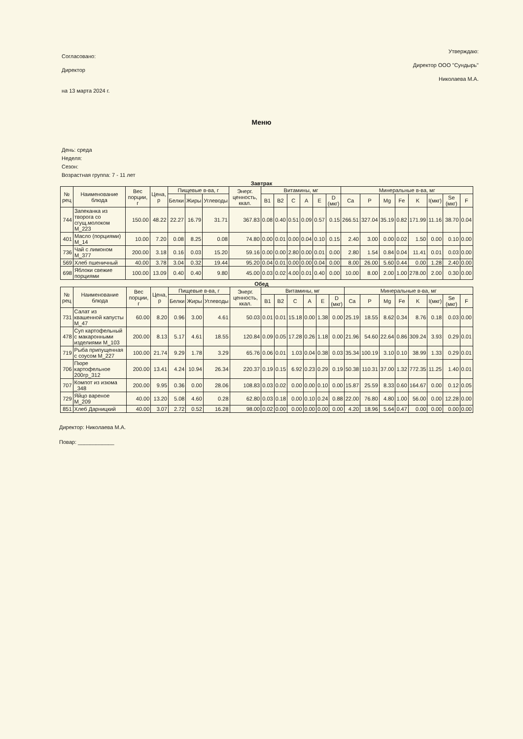Согласовано:
Директор
на 13 марта 2024 г.
Утверждаю:
Директор ООО "Сундырь"
Николаева М.А.
Меню
День: среда
Неделя:
Сезон:
Возрастная группа: 7 - 11 лет
Завтрак
| № рец | Наименование блюда | Вес порции, г | Цена, р | Пищевые в-ва, г | | | Энерг. ценность, ккал. | Витамины, мг | | | | | | Минеральные в-ва, мг | | | | | | | |
| --- | --- | --- | --- | --- | --- | --- | --- | --- | --- | --- | --- | --- | --- | --- | --- | --- | --- | --- | --- | --- | --- |
| | | | | Белки | Жиры | Углеводы | | B1 | B2 | C | A | E | D (мкг) | Ca | P | Mg | Fe | K | I(мкг) | Se (мкг) | F |
| 744 | Запеканка из творога со сгущ.молоком М_223 | 150.00 | 48.22 | 22.27 | 16.79 | 31.71 | 367.83 | 0.08 | 0.40 | 0.51 | 0.09 | 0.57 | 0.15 | 266.51 | 327.04 | 35.19 | 0.82 | 171.99 | 11.16 | 38.70 | 0.04 |
| 401 | Масло (порциями) М_14 | 10.00 | 7.20 | 0.08 | 8.25 | 0.08 | 74.80 | 0.00 | 0.01 | 0.00 | 0.04 | 0.10 | 0.15 | 2.40 | 3.00 | 0.00 | 0.02 | 1.50 | 0.00 | 0.10 | 0.00 |
| 736 | Чай с лимоном М_377 | 200.00 | 3.18 | 0.16 | 0.03 | 15.20 | 59.16 | 0.00 | 0.00 | 2.80 | 0.00 | 0.01 | 0.00 | 2.80 | 1.54 | 0.84 | 0.04 | 11.41 | 0.01 | 0.03 | 0.00 |
| 569 | Хлеб пшеничный | 40.00 | 3.78 | 3.04 | 0.32 | 19.44 | 95.20 | 0.04 | 0.01 | 0.00 | 0.00 | 0.04 | 0.00 | 8.00 | 26.00 | 5.60 | 0.44 | 0.00 | 1.28 | 2.40 | 0.00 |
| 698 | Яблоки свежие порциями | 100.00 | 13.09 | 0.40 | 0.40 | 9.80 | 45.00 | 0.03 | 0.02 | 4.00 | 0.01 | 0.40 | 0.00 | 10.00 | 8.00 | 2.00 | 1.00 | 278.00 | 2.00 | 0.30 | 0.00 |
Обед
| № рец | Наименование блюда | Вес порции, г | Цена, р | Пищевые в-ва, г | | | Энерг. ценность, ккал. | Витамины, мг | | | | | | Минеральные в-ва, мг | | | | | | | |
| --- | --- | --- | --- | --- | --- | --- | --- | --- | --- | --- | --- | --- | --- | --- | --- | --- | --- | --- | --- | --- | --- |
| | | | | Белки | Жиры | Углеводы | | B1 | B2 | C | A | E | D (мкг) | Ca | P | Mg | Fe | K | I(мкг) | Se (мкг) | F |
| 731 | Салат из квашенной капусты М_47 | 60.00 | 8.20 | 0.96 | 3.00 | 4.61 | 50.03 | 0.01 | 0.01 | 15.18 | 0.00 | 1.38 | 0.00 | 25.19 | 18.55 | 8.62 | 0.34 | 8.76 | 0.18 | 0.03 | 0.00 |
| 478 | Суп картофельный с макаронными изделиями М_103 | 200.00 | 8.13 | 5.17 | 4.61 | 18.55 | 120.84 | 0.09 | 0.05 | 17.28 | 0.26 | 1.18 | 0.00 | 21.96 | 54.60 | 22.64 | 0.86 | 309.24 | 3.93 | 0.29 | 0.01 |
| 719 | Рыба припущенная с соусом М_227 | 100.00 | 21.74 | 9.29 | 1.78 | 3.29 | 65.76 | 0.06 | 0.01 | 1.03 | 0.04 | 0.38 | 0.03 | 35.34 | 100.19 | 3.10 | 0.10 | 38.99 | 1.33 | 0.29 | 0.01 |
| 706 | Пюре картофельное 200гр_312 | 200.00 | 13.41 | 4.24 | 10.94 | 26.34 | 220.37 | 0.19 | 0.15 | 6.92 | 0.23 | 0.29 | 0.19 | 50.38 | 110.31 | 37.00 | 1.32 | 772.35 | 11.25 | 1.40 | 0.01 |
| 707 | Компот из изюма _348 | 200.00 | 9.95 | 0.36 | 0.00 | 28.06 | 108.83 | 0.03 | 0.02 | 0.00 | 0.00 | 0.10 | 0.00 | 15.87 | 25.59 | 8.33 | 0.60 | 164.67 | 0.00 | 0.12 | 0.05 |
| 729 | Яйцо вареное М_209 | 40.00 | 13.20 | 5.08 | 4.60 | 0.28 | 62.80 | 0.03 | 0.18 | 0.00 | 0.10 | 0.24 | 0.88 | 22.00 | 76.80 | 4.80 | 1.00 | 56.00 | 0.00 | 12.28 | 0.00 |
| 851 | Хлеб Дарницкий | 40.00 | 3.07 | 2.72 | 0.52 | 16.28 | 98.00 | 0.02 | 0.00 | 0.00 | 0.00 | 0.00 | 0.00 | 4.20 | 18.96 | 5.64 | 0.47 | 0.00 | 0.00 | 0.00 | 0.00 |
Директор: Николаева М.А.
Повар: ____________